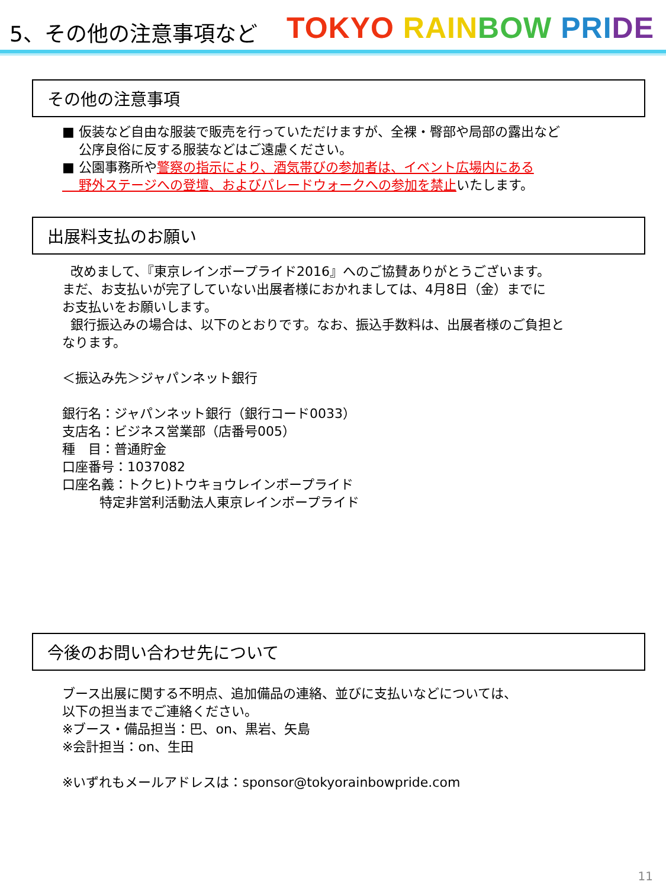5、その他の注意事項など
TOKYO RAIN BOW PRI DE
その他の注意事項
■ 仮装など自由な服装で販売を行っていただけますが、全裸・臀部や局部の露出など
公序良俗に反する服装などはご遠慮ください。
■ 公園事務所や警察の指示により、酒気帯びの参加者は、イベント広場内にある
野外ステージへの登壇、およびパレードウォークへの参加を禁止いたします。
出展料支払のお願い
改めまして、『東京レインボープライド2016』へのご協賛ありがとうございます。
まだ、お支払いが完了していない出展者様におかれましては、4月8日（金）までに
お支払いをお願いします。
銀行振込みの場合は、以下のとおりです。なお、振込手数料は、出展者様のご負担と
なります。
＜振込み先＞ジャパンネット銀行
銀行名：ジャパンネット銀行（銀行コード0033）
支店名：ビジネス営業部（店番号005）
種　目：普通貯金
口座番号：1037082
口座名義：トクヒ)トウキョウレインボープライド
特定非営利活動法人東京レインボープライド
今後のお問い合わせ先について
ブース出展に関する不明点、追加備品の連絡、並びに支払いなどについては、
以下の担当までご連絡ください。
※ブース・備品担当：巴、on、黒岩、矢島
※会計担当：on、生田
※いずれもメールアドレスは：sponsor@tokyorainbowpride.com
11